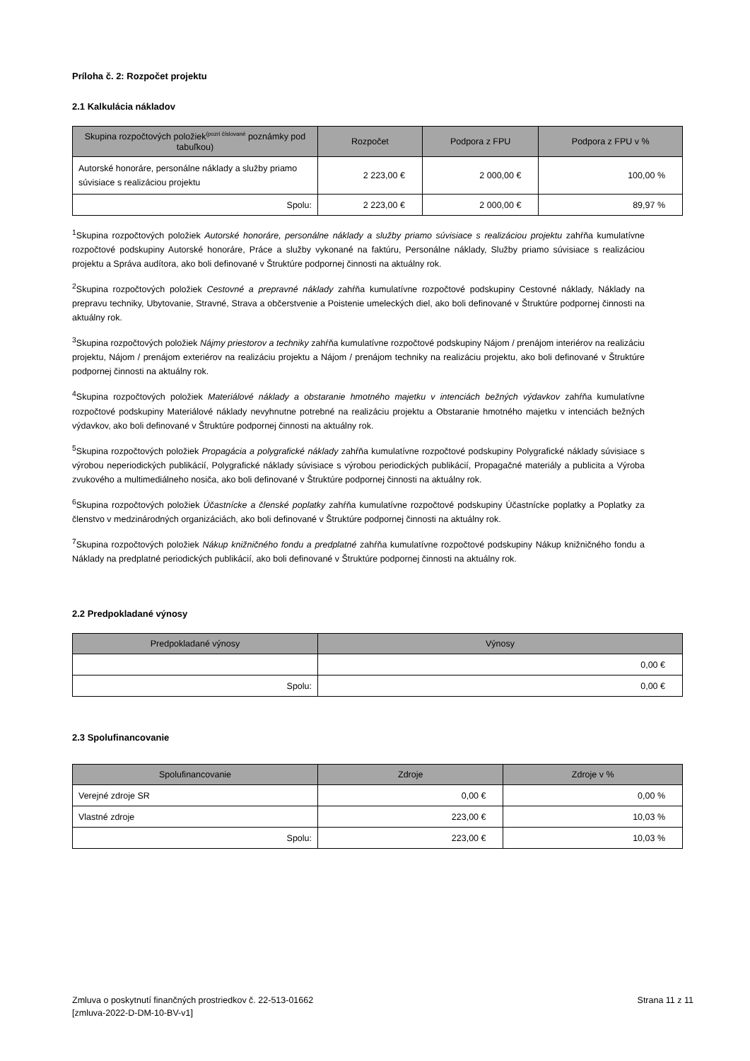Príloha č. 2: Rozpočet projektu
2.1 Kalkulácia nákladov
| Skupina rozpočtových položiek<sup>(pozri číslované</sup> poznámky pod tabuľkou) | Rozpočet | Podpora z FPU | Podpora z FPU v % |
| --- | --- | --- | --- |
| Autorské honoráre, personálne náklady a služby priamo súvisiace s realizáciou projektu | 2 223,00 € | 2 000,00 € | 100,00 % |
| Spolu: | 2 223,00 € | 2 000,00 € | 89,97 % |
<sup>1</sup> Skupina rozpočtových položiek Autorské honoráre, personálne náklady a služby priamo súvisiace s realizáciou projektu zahŕňa kumulatívne rozpočtové podskupiny Autorské honoráre, Práce a služby vykonané na faktúru, Personálne náklady, Služby priamo súvisiace s realizáciou projektu a Správa audítora, ako boli definované v Štruktúre podpornej činnosti na aktuálny rok.
<sup>2</sup> Skupina rozpočtových položiek Cestovné a prepravné náklady zahŕňa kumulatívne rozpočtové podskupiny Cestovné náklady, Náklady na prepravu techniky, Ubytovanie, Stravné, Strava a občerstvenie a Poistenie umeleckých diel, ako boli definované v Štruktúre podpornej činnosti na aktuálny rok.
<sup>3</sup> Skupina rozpočtových položiek Nájmy priestorov a techniky zahŕňa kumulatívne rozpočtové podskupiny Nájom / prenájom interiérov na realizáciu projektu, Nájom / prenájom exteriérov na realizáciu projektu a Nájom / prenájom techniky na realizáciu projektu, ako boli definované v Štruktúre podpornej činnosti na aktuálny rok.
<sup>4</sup> Skupina rozpočtových položiek Materiálové náklady a obstaranie hmotného majetku v intenciách bežných výdavkov zahŕňa kumulatívne rozpočtové podskupiny Materiálové náklady nevyhnutne potrebné na realizáciu projektu a Obstaranie hmotného majetku v intenciách bežných výdavkov, ako boli definované v Štruktúre podpornej činnosti na aktuálny rok.
<sup>5</sup> Skupina rozpočtových položiek Propagácia a polygrafické náklady zahŕňa kumulatívne rozpočtové podskupiny Polygrafické náklady súvisiace s výrobou neperiodických publikácií, Polygrafické náklady súvisiace s výrobou periodických publikácií, Propagačné materiály a publicita a Výroba zvukového a multimediálneho nosiča, ako boli definované v Štruktúre podpornej činnosti na aktuálny rok.
<sup>6</sup> Skupina rozpočtových položiek Účastnícke a členské poplatky zahŕňa kumulatívne rozpočtové podskupiny Účastnícke poplatky a Poplatky za členstvo v medzinárodných organizáciách, ako boli definované v Štruktúre podpornej činnosti na aktuálny rok.
<sup>7</sup> Skupina rozpočtových položiek Nákup knižničného fondu a predplatné zahŕňa kumulatívne rozpočtové podskupiny Nákup knižničného fondu a Náklady na predplatné periodických publikácií, ako boli definované v Štruktúre podpornej činnosti na aktuálny rok.
2.2 Predpokladané výnosy
| Predpokladané výnosy | Výnosy |
| --- | --- |
| | 0,00 € |
| Spolu: | 0,00 € |
2.3 Spolufinancovanie
| Spolufinancovanie | Zdroje | Zdroje v % |
| --- | --- | --- |
| Verejné zdroje SR | 0,00 € | 0,00 % |
| Vlastné zdroje | 223,00 € | 10,03 % |
| Spolu: | 223,00 € | 10,03 % |
Zmluva o poskytnutí finančných prostriedkov č. 22-513-01662
[zmluva-2022-D-DM-10-BV-v1]
Strana 11 z 11